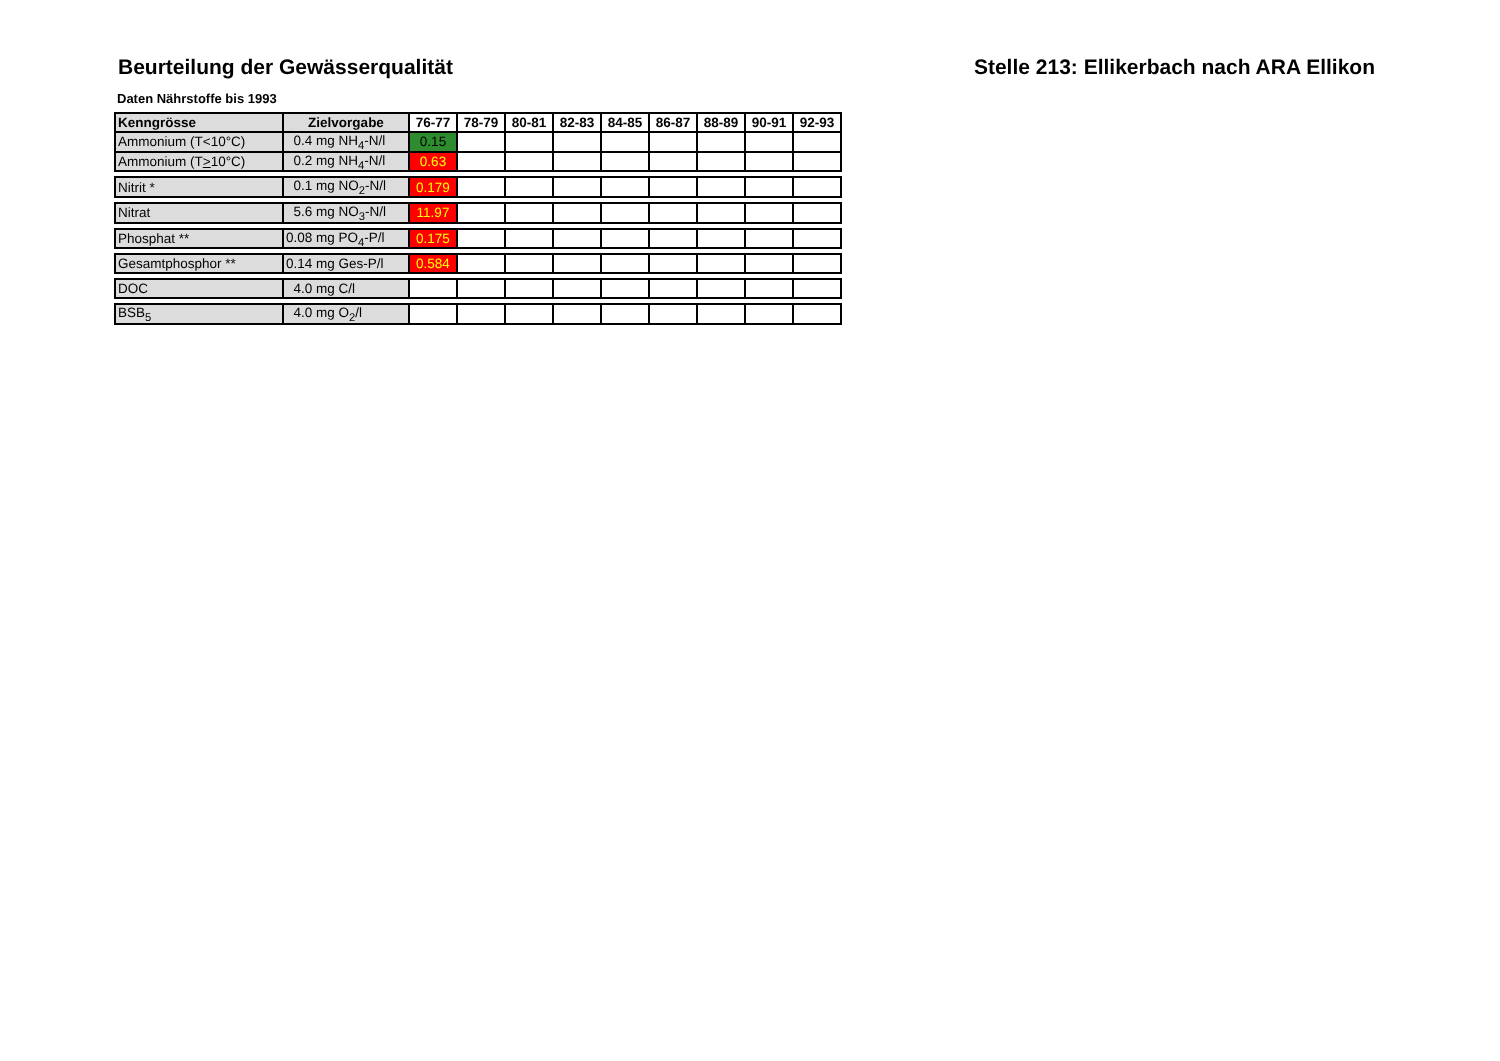Beurteilung der Gewässerqualität Stelle 213: Ellikerbach nach ARA Ellikon
Daten Nährstoffe bis 1993
| Kenngrösse | Zielvorgabe | 76-77 | 78-79 | 80-81 | 82-83 | 84-85 | 86-87 | 88-89 | 90-91 | 92-93 |
| --- | --- | --- | --- | --- | --- | --- | --- | --- | --- | --- |
| Ammonium (T<10°C) | 0.4 mg NH<sub>4</sub>-N/l | 0.15 | | | | | | | | |
| Ammonium (T > 10°C) | 0.2 mg NH<sub>4</sub>-N/l | 0.63 | | | | | | | | |
| Nitrit * | 0.1 mg NO<sub>2</sub>-N/l | 0.179 | | | | | | | | |
| Nitrat | 5.6 mg NO<sub>3</sub>-N/l | 11.97 | | | | | | | | |
| Phosphat ** | 0.08 mg PO<sub>4</sub>-P/l | 0.175 | | | | | | | | |
| Gesamtphosphor ** | 0.14 mg Ges-P/l | 0.584 | | | | | | | | |
| DOC | 4.0 mg C/l | | | | | | | | | |
| BSB<sub>5</sub> | 4.0 mg O<sub>2</sub>/l | | | | | | | | | |